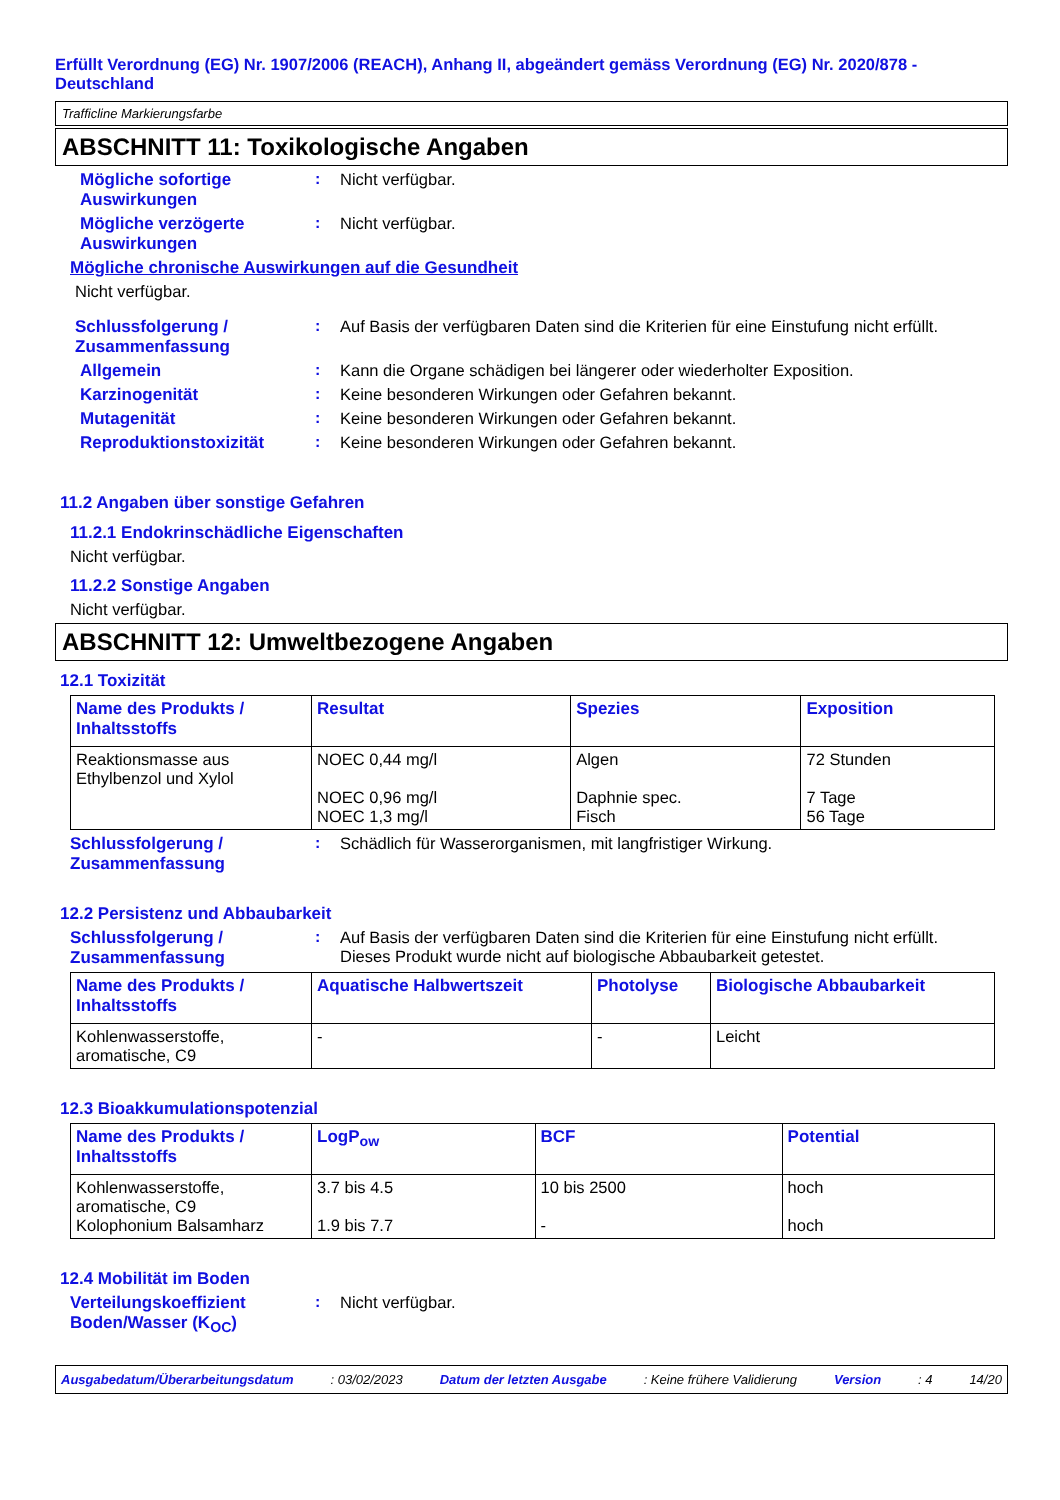Erfüllt Verordnung (EG) Nr. 1907/2006 (REACH), Anhang II, abgeändert gemäss Verordnung (EG) Nr. 2020/878 - Deutschland
Trafficline Markierungsfarbe
ABSCHNITT 11: Toxikologische Angaben
Mögliche sofortige Auswirkungen
: Nicht verfügbar.
Mögliche verzögerte Auswirkungen
: Nicht verfügbar.
Mögliche chronische Auswirkungen auf die Gesundheit
Nicht verfügbar.
Schlussfolgerung / Zusammenfassung
: Auf Basis der verfügbaren Daten sind die Kriterien für eine Einstufung nicht erfüllt.
Allgemein : Kann die Organe schädigen bei längerer oder wiederholter Exposition.
Karzinogenität : Keine besonderen Wirkungen oder Gefahren bekannt.
Mutagenität : Keine besonderen Wirkungen oder Gefahren bekannt.
Reproduktionstoxizität : Keine besonderen Wirkungen oder Gefahren bekannt.
11.2 Angaben über sonstige Gefahren
11.2.1 Endokrinschädliche Eigenschaften
Nicht verfügbar.
11.2.2 Sonstige Angaben
Nicht verfügbar.
ABSCHNITT 12: Umweltbezogene Angaben
12.1 Toxizität
| Name des Produkts / Inhaltsstoffs | Resultat | Spezies | Exposition |
| --- | --- | --- | --- |
| Reaktionsmasse aus Ethylbenzol und Xylol | NOEC 0,44 mg/l NOEC 0,96 mg/l NOEC 1,3 mg/l | Algen Daphnie spec. Fisch | 72 Stunden 7 Tage 56 Tage |
Schlussfolgerung / Zusammenfassung
: Schädlich für Wasserorganismen, mit langfristiger Wirkung.
12.2 Persistenz und Abbaubarkeit
Schlussfolgerung / Zusammenfassung
: Auf Basis der verfügbaren Daten sind die Kriterien für eine Einstufung nicht erfüllt.
Dieses Produkt wurde nicht auf biologische Abbaubarkeit getestet.
| Name des Produkts / Inhaltsstoffs | Aquatische Halbwertszeit | Photolyse | Biologische Abbaubarkeit |
| --- | --- | --- | --- |
| Kohlenwasserstoffe, aromatische, C9 | - | - | Leicht |
12.3 Bioakkumulationspotenzial
| Name des Produkts / Inhaltsstoffs | LogP<sub>ow</sub> | BCF | Potential |
| --- | --- | --- | --- |
| Kohlenwasserstoffe, aromatische, C9 Kolophonium Balsamharz | 3.7 bis 4.5 1.9 bis 7.7 | 10 bis 2500 - | hoch hoch |
12.4 Mobilität im Boden
Verteilungskoeffizient Boden/Wasser (K<sub>OC</sub>)
: Nicht verfügbar.
Ausgabedatum/Überarbeitungsdatum : 03/02/2023 Datum der letzten Ausgabe : Keine frühere Validierung Version : 4 14/20